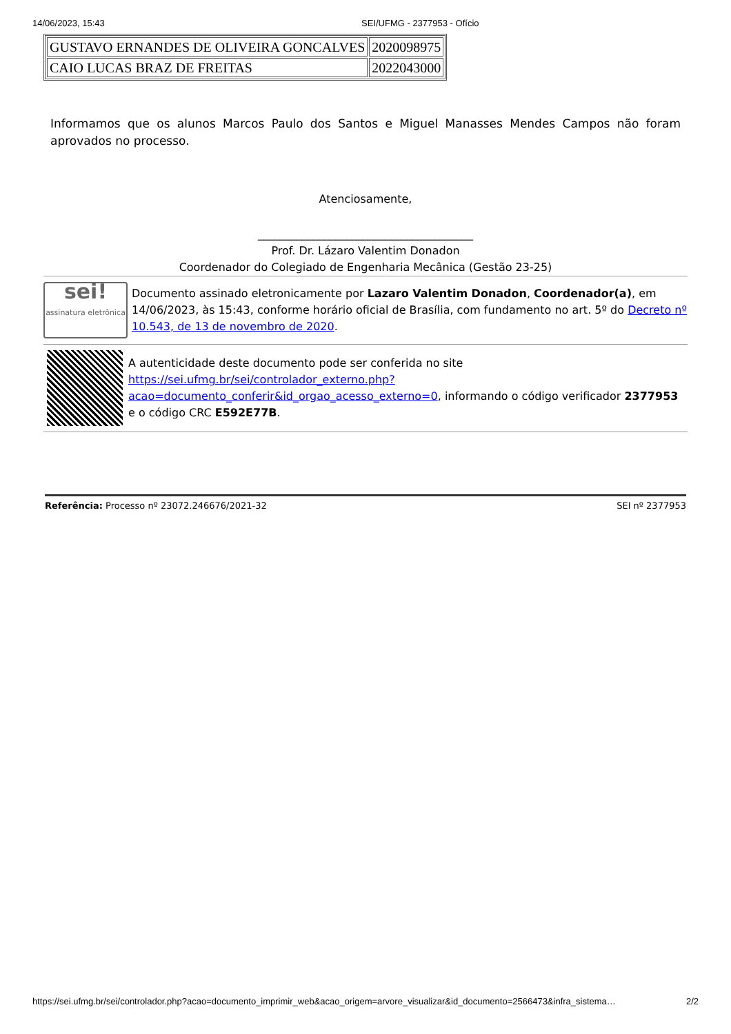14/06/2023, 15:43 SEI/UFMG - 2377953 - Ofício
| GUSTAVO ERNANDES DE OLIVEIRA GONCALVES | 2020098975 |
| CAIO LUCAS BRAZ DE FREITAS | 2022043000 |
Informamos que os alunos Marcos Paulo dos Santos e Miguel Manasses Mendes Campos não foram aprovados no processo.
Atenciosamente,
_______________________________________
Prof. Dr. Lázaro Valentim Donadon
Coordenador do Colegiado de Engenharia Mecânica (Gestão 23-25)
sei!
assinatura eletrônica
Documento assinado eletronicamente por Lazaro Valentim Donadon, Coordenador(a), em 14/06/2023, às 15:43, conforme horário oficial de Brasília, com fundamento no art. 5º do Decreto nº 10.543, de 13 de novembro de 2020.
A autenticidade deste documento pode ser conferida no site https://sei.ufmg.br/sei/controlador_externo.php?acao=documento_conferir&id_orgao_acesso_externo=0, informando o código verificador 2377953 e o código CRC E592E77B.
Referência: Processo nº 23072.246676/2021-32 SEI nº 2377953
https://sei.ufmg.br/sei/controlador.php?acao=documento_imprimir_web&acao_origem=arvore_visualizar&id_documento=2566473&infra_sistema… 2/2